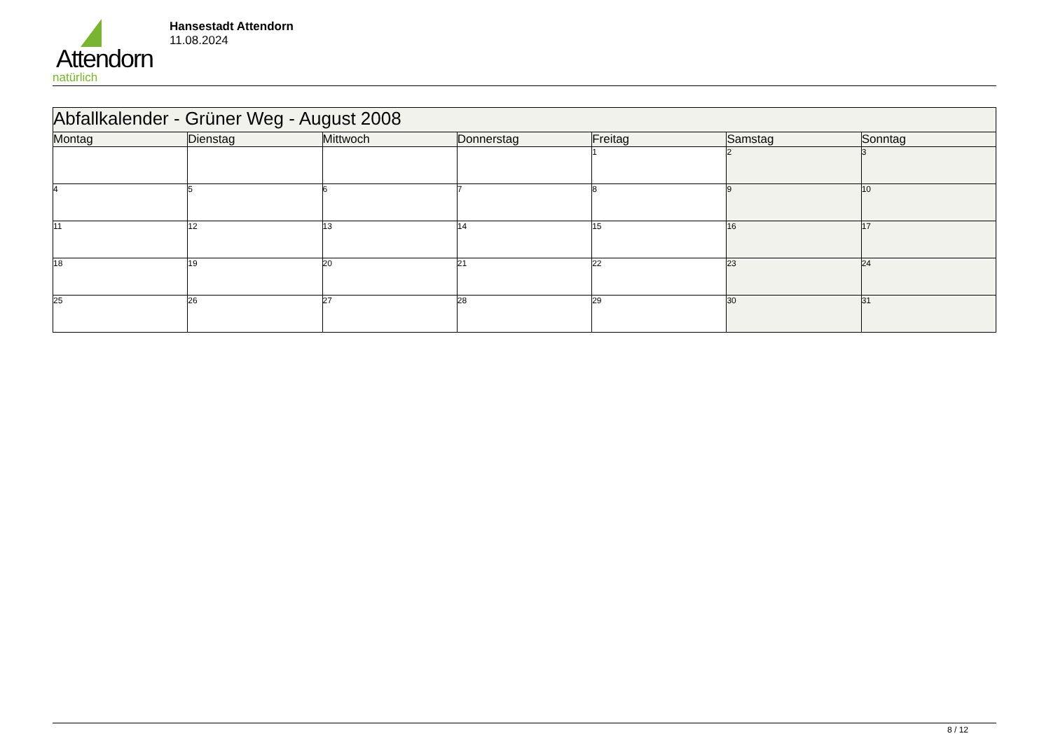Attendorn
natürlich
Hansestadt Attendorn
11.08.2024
| Abfallkalender - Grüner Weg - August 2008 | | | | | | |
| Montag | Dienstag | Mittwoch | Donnerstag | Freitag | Samstag | Sonntag |
| | | | | 1 | 2 | 3 |
| 4 | 5 | 6 | 7 | 8 | 9 | 10 |
| 11 | 12 | 13 | 14 | 15 | 16 | 17 |
| 18 | 19 | 20 | 21 | 22 | 23 | 24 |
| 25 | 26 | 27 | 28 | 29 | 30 | 31 |
8 / 12